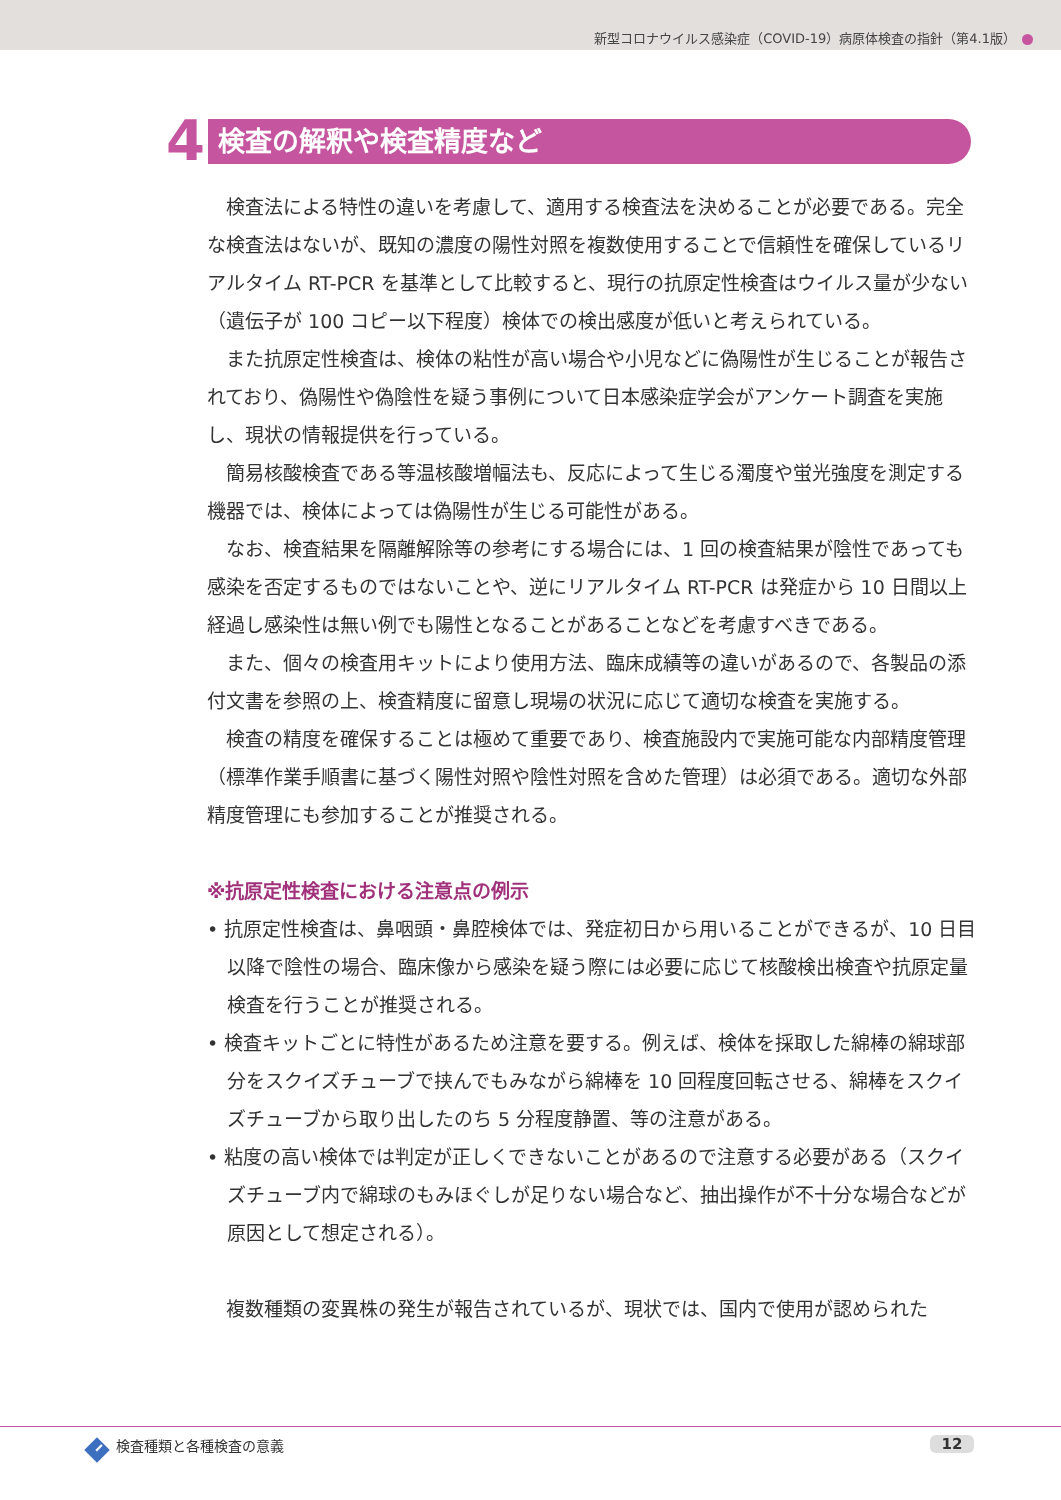新型コロナウイルス感染症（COVID-19）病原体検査の指針（第4.1版）
4
検査の解釈や検査精度など
検査法による特性の違いを考慮して、適用する検査法を決めることが必要である。完全な検査法はないが、既知の濃度の陽性対照を複数使用することで信頼性を確保しているリアルタイム RT-PCR を基準として比較すると、現行の抗原定性検査はウイルス量が少ない（遺伝子が 100 コピー以下程度）検体での検出感度が低いと考えられている。
また抗原定性検査は、検体の粘性が高い場合や小児などに偽陽性が生じることが報告されており、偽陽性や偽陰性を疑う事例について日本感染症学会がアンケート調査を実施し、現状の情報提供を行っている。
簡易核酸検査である等温核酸増幅法も、反応によって生じる濁度や蛍光強度を測定する機器では、検体によっては偽陽性が生じる可能性がある。
なお、検査結果を隔離解除等の参考にする場合には、1 回の検査結果が陰性であっても感染を否定するものではないことや、逆にリアルタイム RT-PCR は発症から 10 日間以上経過し感染性は無い例でも陽性となることがあることなどを考慮すべきである。
また、個々の検査用キットにより使用方法、臨床成績等の違いがあるので、各製品の添付文書を参照の上、検査精度に留意し現場の状況に応じて適切な検査を実施する。
検査の精度を確保することは極めて重要であり、検査施設内で実施可能な内部精度管理（標準作業手順書に基づく陽性対照や陰性対照を含めた管理）は必須である。適切な外部精度管理にも参加することが推奨される。
※抗原定性検査における注意点の例示
• 抗原定性検査は、鼻咽頭・鼻腔検体では、発症初日から用いることができるが、10 日目以降で陰性の場合、臨床像から感染を疑う際には必要に応じて核酸検出検査や抗原定量検査を行うことが推奨される。
• 検査キットごとに特性があるため注意を要する。例えば、検体を採取した綿棒の綿球部分をスクイズチューブで挟んでもみながら綿棒を 10 回程度回転させる、綿棒をスクイズチューブから取り出したのち 5 分程度静置、等の注意がある。
• 粘度の高い検体では判定が正しくできないことがあるので注意する必要がある（スクイズチューブ内で綿球のもみほぐしが足りない場合など、抽出操作が不十分な場合などが原因として想定される）。
複数種類の変異株の発生が報告されているが、現状では、国内で使用が認められた
I検査種類と各種検査の意義 12